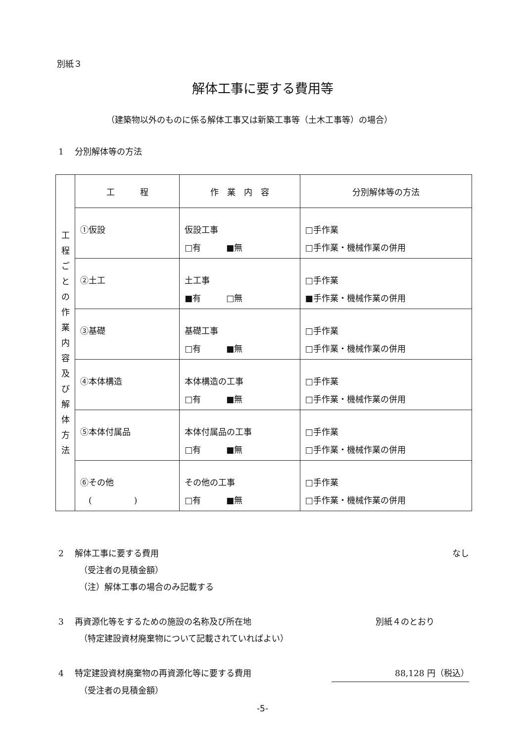別紙３
解体工事に要する費用等
（建築物以外のものに係る解体工事又は新築工事等（土木工事等）の場合）
1　 分別解体等の方法
| 工 程 ご と の 作 業 内 容 及 び 解 体 方 法 | 工 程 | 作 業 内 容 | 分別解体等の方法 |
| | ①仮設 | 仮設工事 □有 ■無 | □手作業 □手作業・機械作業の併用 |
| | ②土工 | 土工事 ■有 □無 | □手作業 ■手作業・機械作業の併用 |
| | ③基礎 | 基礎工事 □有 ■無 | □手作業 □手作業・機械作業の併用 |
| | ④本体構造 | 本体構造の工事 □有 ■無 | □手作業 □手作業・機械作業の併用 |
| | ⑤本体付属品 | 本体付属品の工事 □有 ■無 | □手作業 □手作業・機械作業の併用 |
| | ⑥その他 ( ) | その他の工事 □有 ■無 | □手作業 □手作業・機械作業の併用 |
2　 解体工事に要する費用 なし
（受注者の見積金額）
（注）解体工事の場合のみ記載する
3　 再資源化等をするための施設の名称及び所在地 別紙４のとおり
（特定建設資材廃棄物について記載されていればよい）
4　 特定建設資材廃棄物の再資源化等に要する費用 88,128 円（税込）
（受注者の見積金額）
-5-